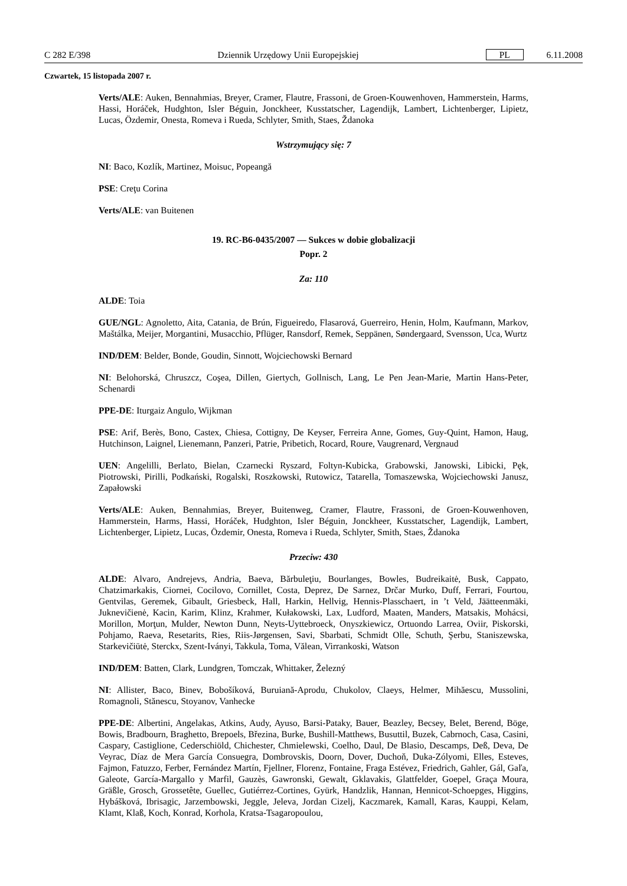C 282 E/398 Dziennik Urzędowy Unii Europejskiej PL 6.11.2008
Czwartek, 15 listopada 2007 r.
Verts/ALE: Auken, Bennahmias, Breyer, Cramer, Flautre, Frassoni, de Groen-Kouwenhoven, Hammerstein, Harms, Hassi, Horáček, Hudghton, Isler Béguin, Jonckheer, Kusstatscher, Lagendijk, Lambert, Lichtenberger, Lipietz, Lucas, Özdemir, Onesta, Romeva i Rueda, Schlyter, Smith, Staes, Ždanoka
Wstrzymujący się: 7
NI: Baco, Kozlík, Martinez, Moisuc, Popeangă
PSE: Creţu Corina
Verts/ALE: van Buitenen
19. RC-B6-0435/2007 — Sukces w dobie globalizacji
Popr. 2
Za: 110
ALDE: Toia
GUE/NGL: Agnoletto, Aita, Catania, de Brún, Figueiredo, Flasarová, Guerreiro, Henin, Holm, Kaufmann, Markov, Maštálka, Meijer, Morgantini, Musacchio, Pflüger, Ransdorf, Remek, Seppänen, Søndergaard, Svensson, Uca, Wurtz
IND/DEM: Belder, Bonde, Goudin, Sinnott, Wojciechowski Bernard
NI: Belohorská, Chruszcz, Coşea, Dillen, Giertych, Gollnisch, Lang, Le Pen Jean-Marie, Martin Hans-Peter, Schenardi
PPE-DE: Iturgaiz Angulo, Wijkman
PSE: Arif, Berès, Bono, Castex, Chiesa, Cottigny, De Keyser, Ferreira Anne, Gomes, Guy-Quint, Hamon, Haug, Hutchinson, Laignel, Lienemann, Panzeri, Patrie, Pribetich, Rocard, Roure, Vaugrenard, Vergnaud
UEN: Angelilli, Berlato, Bielan, Czarnecki Ryszard, Foltyn-Kubicka, Grabowski, Janowski, Libicki, Pęk, Piotrowski, Pirilli, Podkański, Rogalski, Roszkowski, Rutowicz, Tatarella, Tomaszewska, Wojciechowski Janusz, Zapałowski
Verts/ALE: Auken, Bennahmias, Breyer, Buitenweg, Cramer, Flautre, Frassoni, de Groen-Kouwenhoven, Hammerstein, Harms, Hassi, Horáček, Hudghton, Isler Béguin, Jonckheer, Kusstatscher, Lagendijk, Lambert, Lichtenberger, Lipietz, Lucas, Özdemir, Onesta, Romeva i Rueda, Schlyter, Smith, Staes, Ždanoka
Przeciw: 430
ALDE: Alvaro, Andrejevs, Andria, Baeva, Bărbuleţiu, Bourlanges, Bowles, Budreikaitė, Busk, Cappato, Chatzimarkakis, Ciornei, Cocilovo, Cornillet, Costa, Deprez, De Sarnez, Drčar Murko, Duff, Ferrari, Fourtou, Gentvilas, Geremek, Gibault, Griesbeck, Hall, Harkin, Hellvig, Hennis-Plasschaert, in ’t Veld, Jäätteenmäki, Juknevičienė, Kacin, Karim, Klinz, Krahmer, Kułakowski, Lax, Ludford, Maaten, Manders, Matsakis, Mohácsi, Morillon, Morţun, Mulder, Newton Dunn, Neyts-Uyttebroeck, Onyszkiewicz, Ortuondo Larrea, Oviir, Piskorski, Pohjamo, Raeva, Resetarits, Ries, Riis-Jørgensen, Savi, Sbarbati, Schmidt Olle, Schuth, Şerbu, Staniszewska, Starkevičiūtė, Sterckx, Szent-Iványi, Takkula, Toma, Vălean, Virrankoski, Watson
IND/DEM: Batten, Clark, Lundgren, Tomczak, Whittaker, Železný
NI: Allister, Baco, Binev, Bobošíková, Buruiană-Aprodu, Chukolov, Claeys, Helmer, Mihăescu, Mussolini, Romagnoli, Stănescu, Stoyanov, Vanhecke
PPE-DE: Albertini, Angelakas, Atkins, Audy, Ayuso, Barsi-Pataky, Bauer, Beazley, Becsey, Belet, Berend, Böge, Bowis, Bradbourn, Braghetto, Brepoels, Březina, Burke, Bushill-Matthews, Busuttil, Buzek, Cabrnoch, Casa, Casini, Caspary, Castiglione, Cederschiöld, Chichester, Chmielewski, Coelho, Daul, De Blasio, Descamps, Deß, Deva, De Veyrac, Díaz de Mera García Consuegra, Dombrovskis, Doorn, Dover, Duchoň, Duka-Zólyomi, Elles, Esteves, Fajmon, Fatuzzo, Ferber, Fernández Martín, Fjellner, Florenz, Fontaine, Fraga Estévez, Friedrich, Gahler, Gál, Gaľa, Galeote, García-Margallo y Marfil, Gauzès, Gawronski, Gewalt, Gklavakis, Glattfelder, Goepel, Graça Moura, Gräßle, Grosch, Grossetête, Guellec, Gutiérrez-Cortines, Gyürk, Handzlik, Hannan, Hennicot-Schoepges, Higgins, Hybášková, Ibrisagic, Jarzembowski, Jeggle, Jeleva, Jordan Cizelj, Kaczmarek, Kamall, Karas, Kauppi, Kelam, Klamt, Klaß, Koch, Konrad, Korhola, Kratsa-Tsagaropoulou,